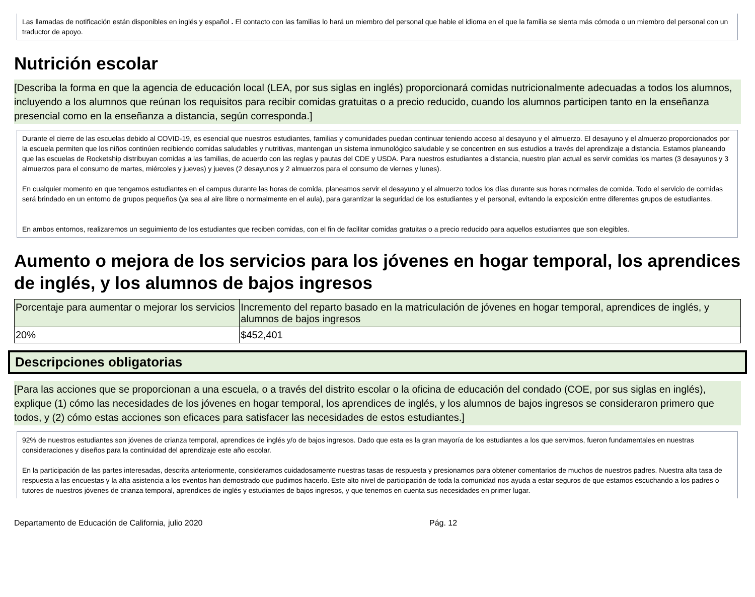Las llamadas de notificación están disponibles en inglés y español . El contacto con las familias lo hará un miembro del personal que hable el idioma en el que la familia se sienta más cómoda o un miembro del personal con un traductor de apoyo.
Nutrición escolar
[Describa la forma en que la agencia de educación local (LEA, por sus siglas en inglés) proporcionará comidas nutricionalmente adecuadas a todos los alumnos, incluyendo a los alumnos que reúnan los requisitos para recibir comidas gratuitas o a precio reducido, cuando los alumnos participen tanto en la enseñanza presencial como en la enseñanza a distancia, según corresponda.]
Durante el cierre de las escuelas debido al COVID-19, es esencial que nuestros estudiantes, familias y comunidades puedan continuar teniendo acceso al desayuno y el almuerzo. El desayuno y el almuerzo proporcionados por la escuela permiten que los niños continúen recibiendo comidas saludables y nutritivas, mantengan un sistema inmunológico saludable y se concentren en sus estudios a través del aprendizaje a distancia. Estamos planeando que las escuelas de Rocketship distribuyan comidas a las familias, de acuerdo con las reglas y pautas del CDE y USDA. Para nuestros estudiantes a distancia, nuestro plan actual es servir comidas los martes (3 desayunos y 3 almuerzos para el consumo de martes, miércoles y jueves) y jueves (2 desayunos y 2 almuerzos para el consumo de viernes y lunes).
En cualquier momento en que tengamos estudiantes en el campus durante las horas de comida, planeamos servir el desayuno y el almuerzo todos los días durante sus horas normales de comida. Todo el servicio de comidas será brindado en un entorno de grupos pequeños (ya sea al aire libre o normalmente en el aula), para garantizar la seguridad de los estudiantes y el personal, evitando la exposición entre diferentes grupos de estudiantes.
En ambos entornos, realizaremos un seguimiento de los estudiantes que reciben comidas, con el fin de facilitar comidas gratuitas o a precio reducido para aquellos estudiantes que son elegibles.
Aumento o mejora de los servicios para los jóvenes en hogar temporal, los aprendices de inglés, y los alumnos de bajos ingresos
| Porcentaje para aumentar o mejorar los servicios | Incremento del reparto basado en la matriculación de jóvenes en hogar temporal, aprendices de inglés, y alumnos de bajos ingresos |
| --- | --- |
| 20% | $452,401 |
Descripciones obligatorias
[Para las acciones que se proporcionan a una escuela, o a través del distrito escolar o la oficina de educación del condado (COE, por sus siglas en inglés), explique (1) cómo las necesidades de los jóvenes en hogar temporal, los aprendices de inglés, y los alumnos de bajos ingresos se consideraron primero que todos, y (2) cómo estas acciones son eficaces para satisfacer las necesidades de estos estudiantes.]
92% de nuestros estudiantes son jóvenes de crianza temporal, aprendices de inglés y/o de bajos ingresos. Dado que esta es la gran mayoría de los estudiantes a los que servimos, fueron fundamentales en nuestras consideraciones y diseños para la continuidad del aprendizaje este año escolar.
En la participación de las partes interesadas, descrita anteriormente, consideramos cuidadosamente nuestras tasas de respuesta y presionamos para obtener comentarios de muchos de nuestros padres. Nuestra alta tasa de respuesta a las encuestas y la alta asistencia a los eventos han demostrado que pudimos hacerlo. Este alto nivel de participación de toda la comunidad nos ayuda a estar seguros de que estamos escuchando a los padres o tutores de nuestros jóvenes de crianza temporal, aprendices de inglés y estudiantes de bajos ingresos, y que tenemos en cuenta sus necesidades en primer lugar.
Departamento de Educación de California, julio 2020 Pág. 12